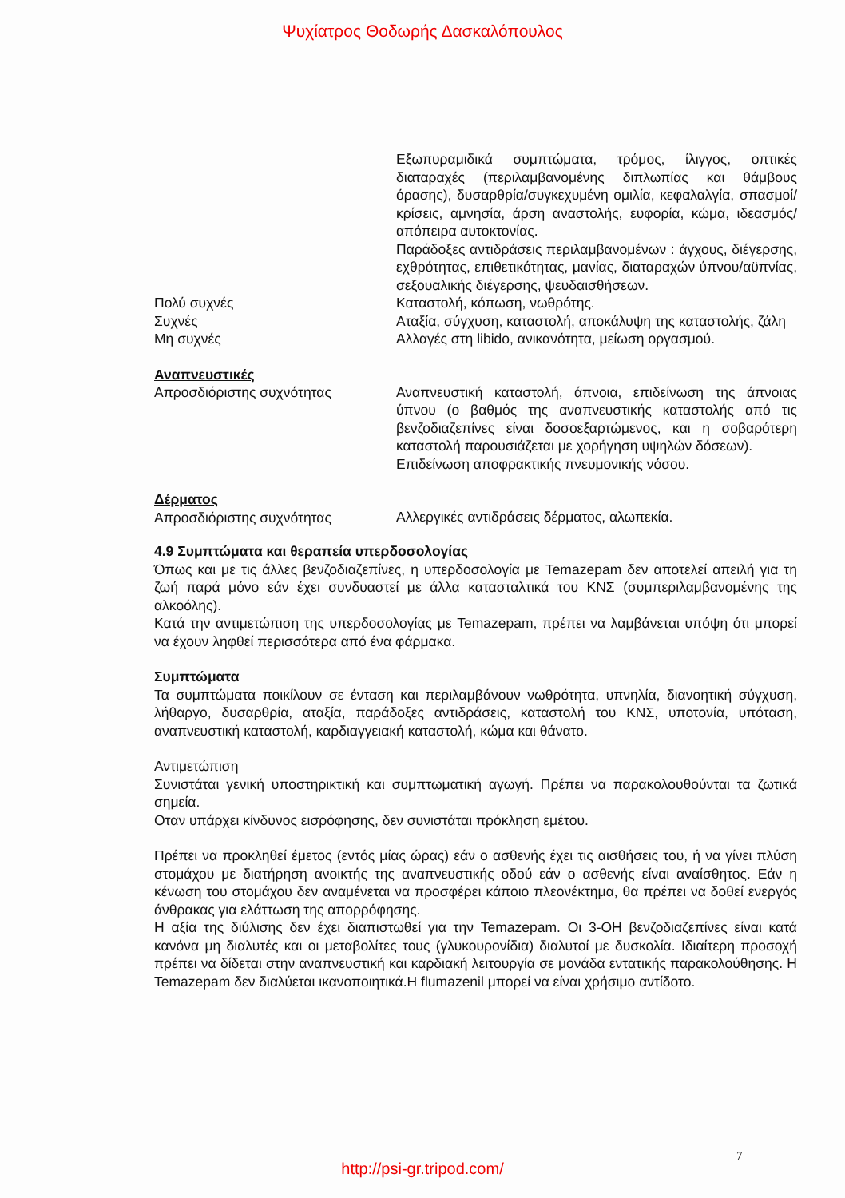Ψυχίατρος Θοδωρής Δασκαλόπουλος
| | Εξωπυραμιδικά συμπτώματα, τρόμος, ίλιγγος, οπτικές διαταραχές (περιλαμβανομένης διπλωπίας και θάμβους όρασης), δυσαρθρία/συγκεχυμένη ομιλία, κεφαλαλγία, σπασμοί/κρίσεις, αμνησία, άρση αναστολής, ευφορία, κώμα, ιδεασμός/απόπειρα αυτοκτονίας. Παράδοξες αντιδράσεις περιλαμβανομένων : άγχους, διέγερσης, εχθρότητας, επιθετικότητας, μανίας, διαταραχών ύπνου/αϋπνίας, σεξουαλικής διέγερσης, ψευδαισθήσεων. |
| Πολύ συχνές | Καταστολή, κόπωση, νωθρότης. |
| Συχνές | Αταξία, σύγχυση, καταστολή, αποκάλυψη της καταστολής, ζάλη |
| Μη συχνές | Αλλαγές στη libido, ανικανότητα, μείωση οργασμού. |
| Αναπνευστικές Απροσδιόριστης συχνότητας | Αναπνευστική καταστολή, άπνοια, επιδείνωση της άπνοιας ύπνου (ο βαθμός της αναπνευστικής καταστολής από τις βενζοδιαζεπίνες είναι δοσοεξαρτώμενος, και η σοβαρότερη καταστολή παρουσιάζεται με χορήγηση υψηλών δόσεων). Επιδείνωση αποφρακτικής πνευμονικής νόσου. |
| Δέρματος Απροσδιόριστης συχνότητας | Αλλεργικές αντιδράσεις δέρματος, αλωπεκία. |
4.9 Συμπτώματα και θεραπεία υπερδοσολογίας
Όπως και με τις άλλες βενζοδιαζεπίνες, η υπερδοσολογία με Temazepam δεν αποτελεί απειλή για τη ζωή παρά μόνο εάν έχει συνδυαστεί με άλλα κατασταλτικά του ΚΝΣ (συμπεριλαμβανομένης της αλκοόλης).
Κατά την αντιμετώπιση της υπερδοσολογίας με Temazepam, πρέπει να λαμβάνεται υπόψη ότι μπορεί να έχουν ληφθεί περισσότερα από ένα φάρμακα.
Συμπτώματα
Τα συμπτώματα ποικίλουν σε ένταση και περιλαμβάνουν νωθρότητα, υπνηλία, διανοητική σύγχυση, λήθαργο, δυσαρθρία, αταξία, παράδοξες αντιδράσεις, καταστολή του ΚΝΣ, υποτονία, υπόταση, αναπνευστική καταστολή, καρδιαγγειακή καταστολή, κώμα και θάνατο.
Αντιμετώπιση
Συνιστάται γενική υποστηρικτική και συμπτωματική αγωγή. Πρέπει να παρακολουθούνται τα ζωτικά σημεία.
Οταν υπάρχει κίνδυνος εισρόφησης, δεν συνιστάται πρόκληση εμέτου.
Πρέπει να προκληθεί έμετος (εντός μίας ώρας) εάν ο ασθενής έχει τις αισθήσεις του, ή να γίνει πλύση στομάχου με διατήρηση ανοικτής της αναπνευστικής οδού εάν ο ασθενής είναι αναίσθητος. Εάν η κένωση του στομάχου δεν αναμένεται να προσφέρει κάποιο πλεονέκτημα, θα πρέπει να δοθεί ενεργός άνθρακας για ελάττωση της απορρόφησης.
Η αξία της διύλισης δεν έχει διαπιστωθεί για την Temazepam. Οι 3-ΟΗ βενζοδιαζεπίνες είναι κατά κανόνα μη διαλυτές και οι μεταβολίτες τους (γλυκουρονίδια) διαλυτοί με δυσκολία. Ιδιαίτερη προσοχή πρέπει να δίδεται στην αναπνευστική και καρδιακή λειτουργία σε μονάδα εντατικής παρακολούθησης. Η Temazepam δεν διαλύεται ικανοποιητικά.Η flumazenil μπορεί να είναι χρήσιμο αντίδοτο.
7
http://psi-gr.tripod.com/